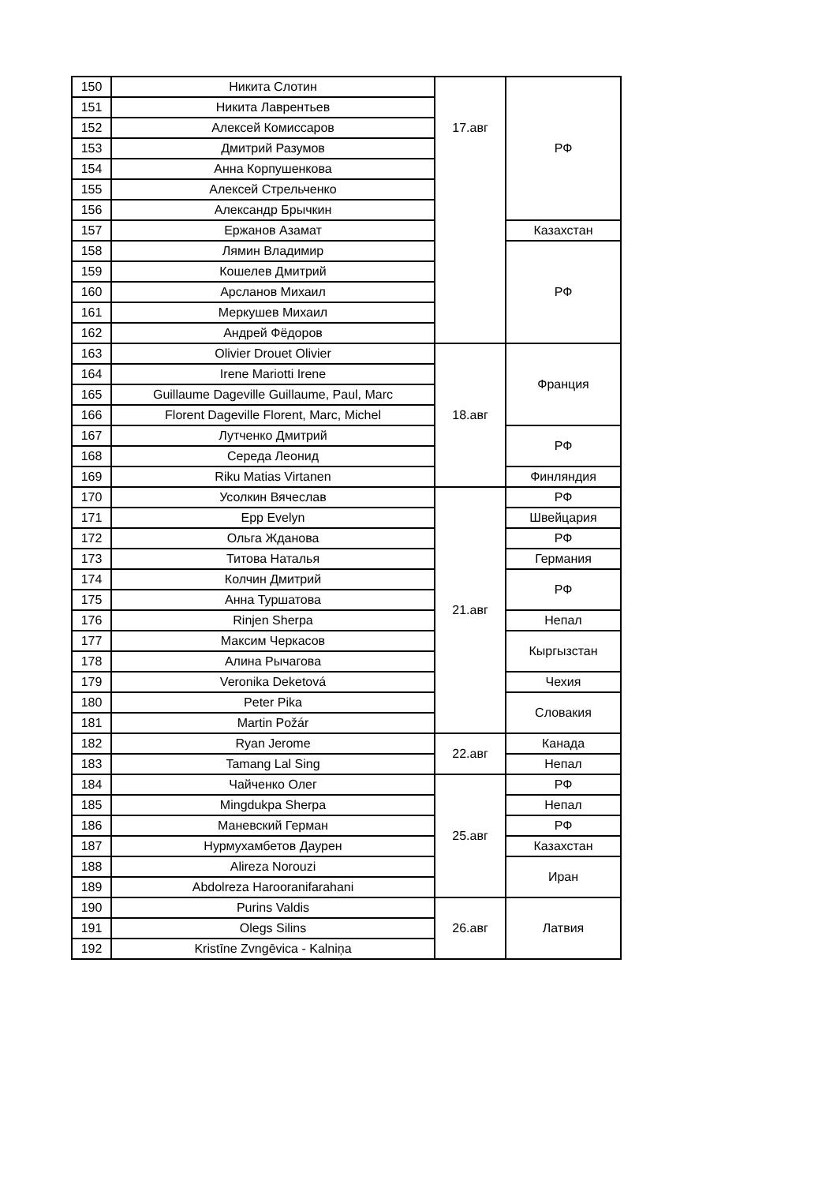| 150 | Никита Слотин | 17.авг | РФ |
| 151 | Никита Лаврентьев | | |
| 152 | Алексей Комиссаров | | |
| 153 | Дмитрий Разумов | | |
| 154 | Анна Корпушенкова | | |
| 155 | Алексей Стрельченко | | |
| 156 | Александр Брычкин | | |
| 157 | Ержанов Азамат | | Казахстан |
| 158 | Лямин Владимир | | РФ |
| 159 | Кошелев Дмитрий | | |
| 160 | Арсланов Михаил | | |
| 161 | Меркушев Михаил | | |
| 162 | Андрей Фёдоров | | |
| 163 | Olivier Drouet Olivier | 18.авг | Франция |
| 164 | Irene Mariotti Irene | | |
| 165 | Guillaume Dageville Guillaume, Paul, Marc | | |
| 166 | Florent Dageville Florent, Marc, Michel | | |
| 167 | Лутченко Дмитрий | | РФ |
| 168 | Середа Леонид | | |
| 169 | Riku Matias Virtanen | | Финляндия |
| 170 | Усолкин Вячеслав | 21.авг | РФ |
| 171 | Epp Evelyn | | Швейцария |
| 172 | Ольга Жданова | | РФ |
| 173 | Титова Наталья | | Германия |
| 174 | Колчин Дмитрий | | РФ |
| 175 | Анна Туршатова | | |
| 176 | Rinjen Sherpa | | Непал |
| 177 | Максим Черкасов | | Кыргызстан |
| 178 | Алина Рычагова | | |
| 179 | Veronika Deketová | | Чехия |
| 180 | Peter Pika | | Словакия |
| 181 | Martin Požár | | |
| 182 | Ryan Jerome | 22.авг | Канада |
| 183 | Tamang Lal Sing | | Непал |
| 184 | Чайченко Олег | 25.авг | РФ |
| 185 | Mingdukpa Sherpa | | Непал |
| 186 | Маневский Герман | | РФ |
| 187 | Нурмухамбетов Даурен | | Казахстан |
| 188 | Alireza Norouzi | | Иран |
| 189 | Abdolreza Harooranifarahani | | |
| 190 | Purins Valdis | 26.авг | Латвия |
| 191 | Olegs Silins | | |
| 192 | Kristīne Zvngēvica - Kalniņa | | |